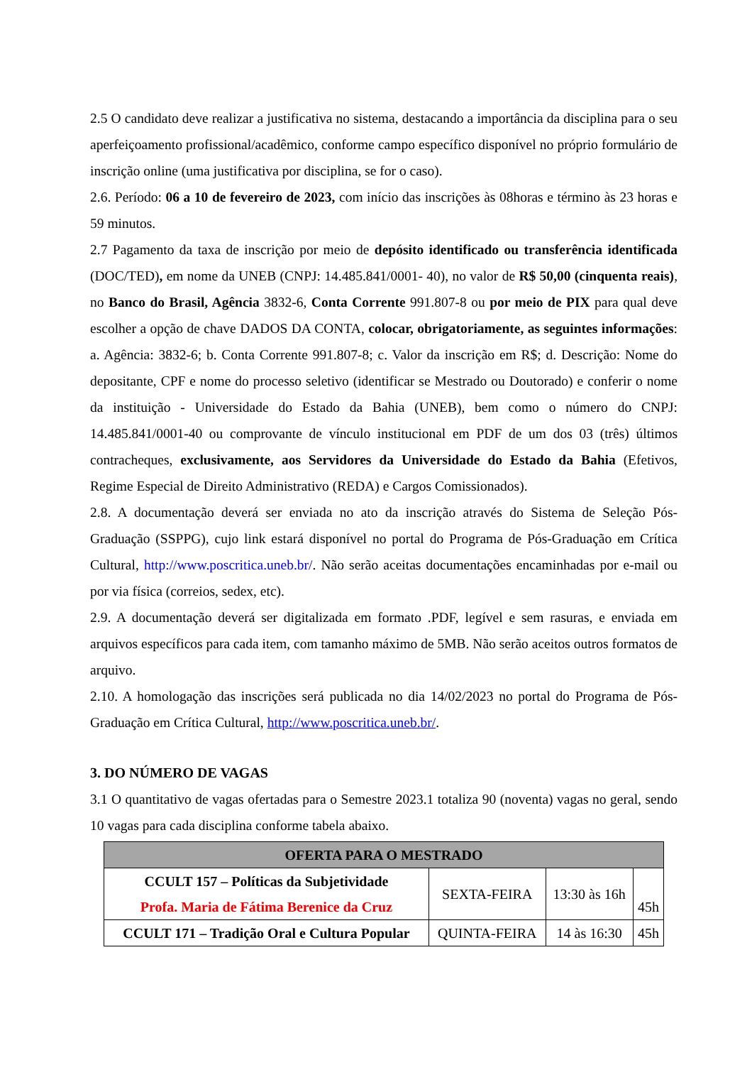2.5 O candidato deve realizar a justificativa no sistema, destacando a importância da disciplina para o seu aperfeiçoamento profissional/acadêmico, conforme campo específico disponível no próprio formulário de inscrição online (uma justificativa por disciplina, se for o caso).
2.6. Período: 06 a 10 de fevereiro de 2023, com início das inscrições às 08horas e término às 23 horas e 59 minutos.
2.7 Pagamento da taxa de inscrição por meio de depósito identificado ou transferência identificada (DOC/TED), em nome da UNEB (CNPJ: 14.485.841/0001- 40), no valor de R$ 50,00 (cinquenta reais), no Banco do Brasil, Agência 3832-6, Conta Corrente 991.807-8 ou por meio de PIX para qual deve escolher a opção de chave DADOS DA CONTA, colocar, obrigatoriamente, as seguintes informações: a. Agência: 3832-6; b. Conta Corrente 991.807-8; c. Valor da inscrição em R$; d. Descrição: Nome do depositante, CPF e nome do processo seletivo (identificar se Mestrado ou Doutorado) e conferir o nome da instituição - Universidade do Estado da Bahia (UNEB), bem como o número do CNPJ: 14.485.841/0001-40 ou comprovante de vínculo institucional em PDF de um dos 03 (três) últimos contracheques, exclusivamente, aos Servidores da Universidade do Estado da Bahia (Efetivos, Regime Especial de Direito Administrativo (REDA) e Cargos Comissionados).
2.8. A documentação deverá ser enviada no ato da inscrição através do Sistema de Seleção Pós-Graduação (SSPPG), cujo link estará disponível no portal do Programa de Pós-Graduação em Crítica Cultural, http://www.poscritica.uneb.br/. Não serão aceitas documentações encaminhadas por e-mail ou por via física (correios, sedex, etc).
2.9. A documentação deverá ser digitalizada em formato .PDF, legível e sem rasuras, e enviada em arquivos específicos para cada item, com tamanho máximo de 5MB. Não serão aceitos outros formatos de arquivo.
2.10. A homologação das inscrições será publicada no dia 14/02/2023 no portal do Programa de Pós-Graduação em Crítica Cultural, http://www.poscritica.uneb.br/.
3. DO NÚMERO DE VAGAS
3.1 O quantitativo de vagas ofertadas para o Semestre 2023.1 totaliza 90 (noventa) vagas no geral, sendo 10 vagas para cada disciplina conforme tabela abaixo.
| OFERTA PARA O MESTRADO | | | |
| --- | --- | --- | --- |
| CCULT 157 – Políticas da Subjetividade Profa. Maria de Fátima Berenice da Cruz | SEXTA-FEIRA | 13:30 às 16h | 45h |
| CCULT 171 – Tradição Oral e Cultura Popular | QUINTA-FEIRA | 14 às 16:30 | 45h |